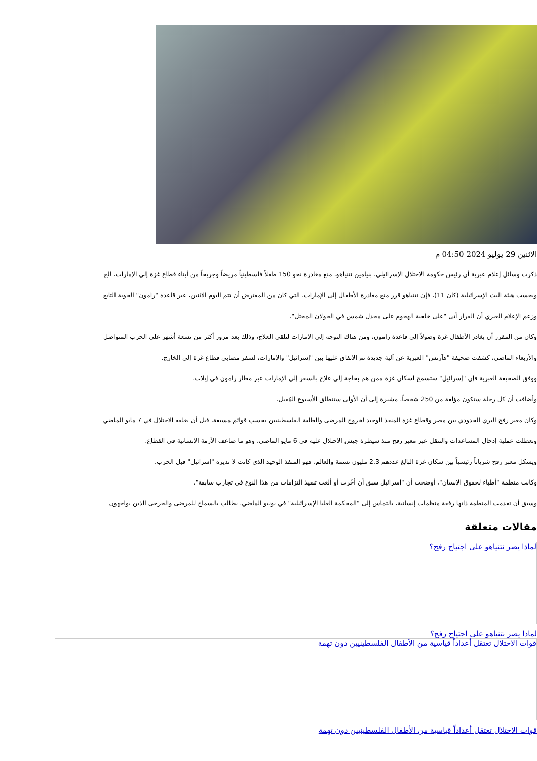الاثنين 29 يوليو 2024 04:50 م
ذكرت وسائل إعلام عبرية أن رئيس حكومة الاحتلال الإسرائيلي، بنيامين نتنياهو، منع مغادرة نحو 150 طفلاً فلسطينياً مريضاً وجريحاً من أبناء قطاع غزة إلى الإمارات، للع
وبحسب هيئة البث الإسرائيلية (كان 11)، فإن نتنياهو قرر منع مغادرة الأطفال إلى الإمارات، التي كان من المفترض أن تتم اليوم الاثنين، عبر قاعدة "رامون" الجوية التابع
وزعم الإعلام العبري أن القرار أتى "على خلفية الهجوم على مجدل شمس في الجولان المحتل".
وكان من المقرر أن يغادر الأطفال غزة وصولاً إلى قاعدة رامون، ومن هناك التوجه إلى الإمارات لتلقي العلاج، وذلك بعد مرور أكثر من تسعة أشهر على الحرب المتواصل
والأربعاء الماضي، كشفت صحيفة "هآرتس" العبرية عن آلية جديدة تم الاتفاق عليها بين "إسرائيل" والإمارات، لسفر مصابي قطاع غزة إلى الخارج.
ووفق الصحيفة العبرية فإن "إسرائيل" ستسمح لسكان غزة ممن هم بحاجة إلى علاج بالسفر إلى الإمارات عبر مطار رامون في إيلات.
وأضافت أن كل رحلة ستكون مؤلفة من 250 شخصاً، مشيرة إلى أن الأولى ستنطلق الأسبوع المُقبل.
وكان معبر رفح البري الحدودي بين مصر وقطاع غزة المنفذ الوحيد لخروج المرضى والطلبة الفلسطينيين بحسب قوائم مسبقة، قبل أن يغلقه الاحتلال في 7 مايو الماضي
وتعطلت عملية إدخال المساعدات والتنقل عبر معبر رفح منذ سيطرة جيش الاحتلال عليه في 6 مايو الماضي، وهو ما ضاعف الأزمة الإنسانية في القطاع.
ويشكل معبر رفح شرياناً رئيسياً بين سكان غزة البالغ عددهم 2.3 مليون نسمة والعالم، فهو المنفذ الوحيد الذي كانت لا تديره "إسرائيل" قبل الحرب.
وكانت منظمة "أطباء لحقوق الإنسان"، أوضحت أن "إسرائيل سبق أن أخّرت أو ألغت تنفيذ التزامات من هذا النوع في تجارب سابقة".
وسبق أن تقدمت المنظمة ذاتها رفقة منظمات إنسانية، بالتماس إلى "المحكمة العليا الإسرائيلية" في يونيو الماضي، يطالب بالسماح للمرضى والجرحى الذين يواجهون
مقالات متعلقة
لماذا يصر نتنياهو على اجتياح رفح؟
لماذا يصر نتنياهو على اجتياح رفح؟
قوات الاحتلال تعتقل أعداداً قياسية من الأطفال الفلسطينيين دون تهمة
قوات الاحتلال تعتقل أعداداً قياسية من الأطفال الفلسطينيين دون تهمة